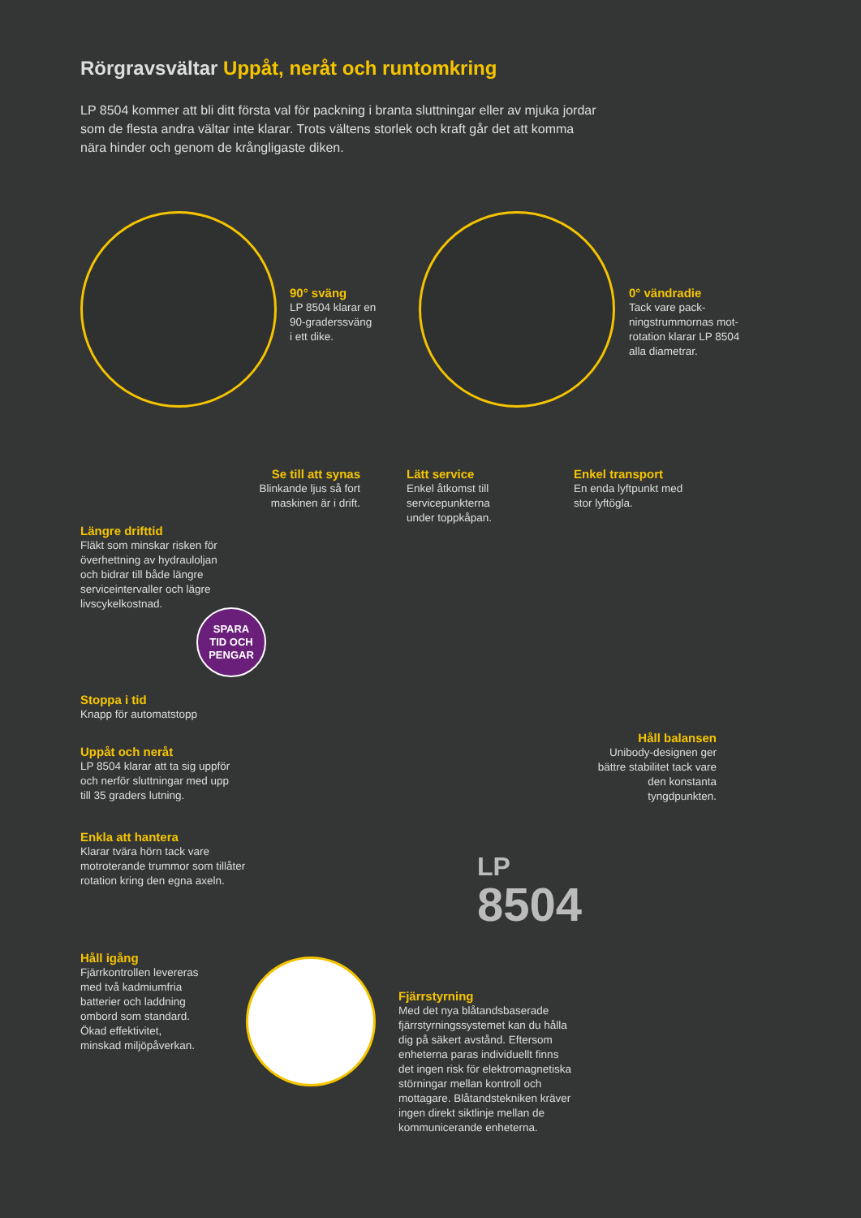Rörgravsvältar Uppåt, neråt och runtomkring
LP 8504 kommer att bli ditt första val för packning i branta sluttningar eller av mjuka jordar som de flesta andra vältar inte klarar. Trots vältens storlek och kraft går det att komma nära hinder och genom de krångligaste diken.
90° sväng
LP 8504 klarar en
90-graderssväng
i ett dike.
0° vändradie
Tack vare pack-
ningstrummornas mot-
rotation klarar LP 8504
alla diametrar.
Se till att synas
Blinkande ljus så fort maskinen är i drift.
Lätt service
Enkel åtkomst till
servicepunkterna
under toppkåpan.
Enkel transport
En enda lyftpunkt med
stor lyftögla.
Längre drifttid
Fläkt som minskar risken för
överhettning av hydrauloljan
och bidrar till både längre
serviceintervaller och lägre
livscykelkostnad.
SPARA
TID OCH
PENGAR
Stoppa i tid
Knapp för automatstopp
Uppåt och neråt
LP 8504 klarar att ta sig uppför
och nerför sluttningar med upp
till 35 graders lutning.
Håll balansen
Unibody-designen ger bättre stabilitet tack vare den konstanta tyngdpunkten.
Enkla att hantera
Klarar tvära hörn tack vare
motroterande trummor som tillåter
rotation kring den egna axeln.
LP
8504
Håll igång
Fjärrkontrollen levereras
med två kadmiumfria
batterier och laddning
ombord som standard.
Ökad effektivitet,
minskad miljöpåverkan.
Fjärrstyrning
Med det nya blåtandsbaserade
fjärrstyrningssystemet kan du hålla
dig på säkert avstånd. Eftersom
enheterna paras individuellt finns
det ingen risk för elektromagnetiska
störningar mellan kontroll och
mottagare. Blåtandstekniken kräver
ingen direkt siktlinje mellan de
kommunicerande enheterna.